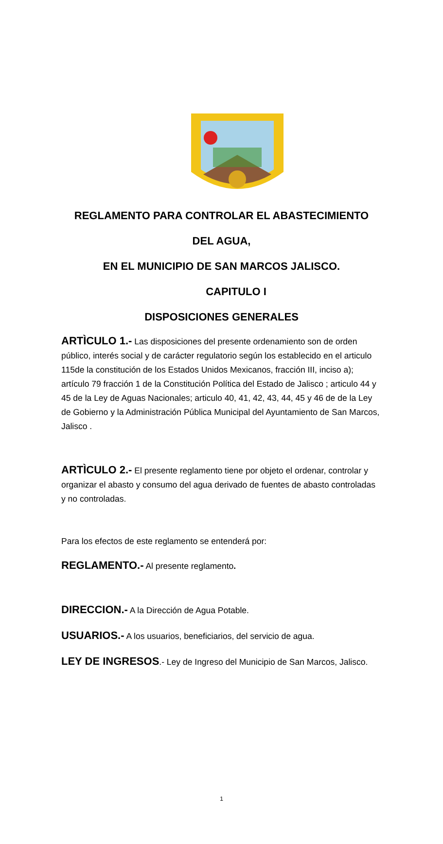REGLAMENTO PARA CONTROLAR EL ABASTECIMIENTO
DEL AGUA,
EN EL MUNICIPIO DE SAN MARCOS JALISCO.
CAPITULO I
DISPOSICIONES GENERALES
ARTÌCULO 1.- Las disposiciones del presente ordenamiento son de orden público, interés social y de carácter regulatorio según los establecido en el articulo 115de la constitución de los Estados Unidos Mexicanos, fracción III, inciso a); artículo 79 fracción 1 de la Constitución Política del Estado de Jalisco ; articulo 44 y 45 de la Ley de Aguas Nacionales; articulo 40, 41, 42, 43, 44, 45 y 46 de de la Ley de Gobierno y la Administración Pública Municipal del Ayuntamiento de San Marcos, Jalisco .
ARTÌCULO 2.- El presente reglamento tiene por objeto el ordenar, controlar y organizar el abasto y consumo del agua derivado de fuentes de abasto controladas y no controladas.
Para los efectos de este reglamento se entenderá por:
REGLAMENTO.- Al presente reglamento.
DIRECCION.- A la Dirección de Agua Potable.
USUARIOS.- A los usuarios, beneficiarios, del servicio de agua.
LEY DE INGRESOS.- Ley de Ingreso del Municipio de San Marcos, Jalisco.
1